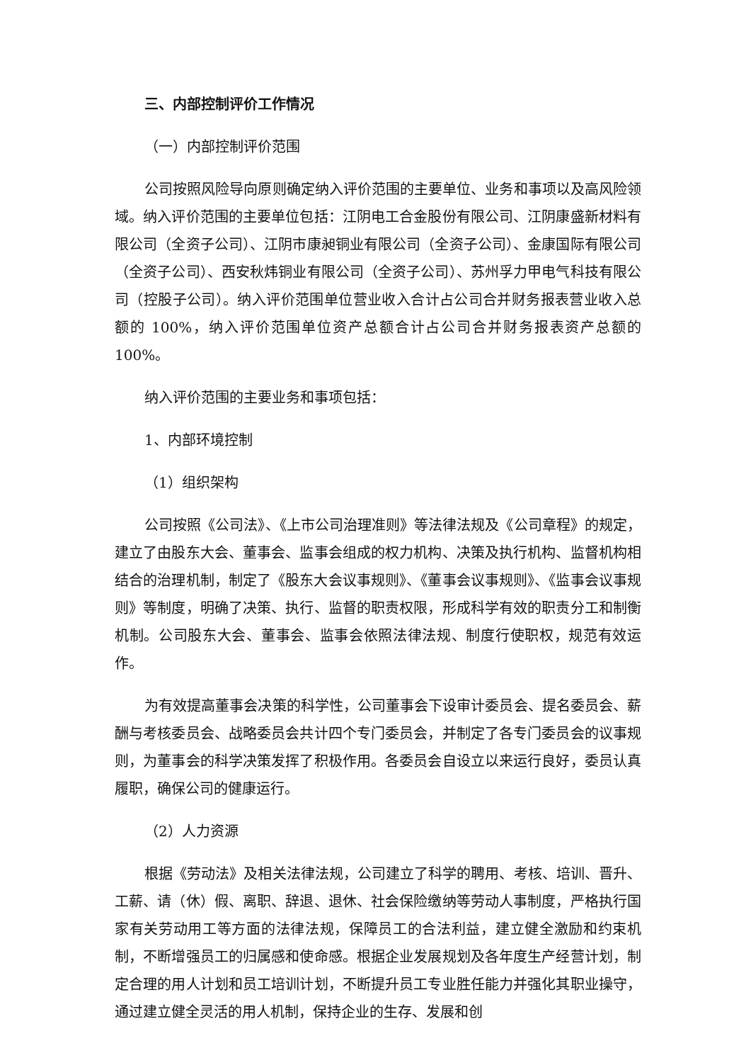三、内部控制评价工作情况
（一）内部控制评价范围
公司按照风险导向原则确定纳入评价范围的主要单位、业务和事项以及高风险领域。纳入评价范围的主要单位包括：江阴电工合金股份有限公司、江阴康盛新材料有限公司（全资子公司）、江阴市康昶铜业有限公司（全资子公司）、金康国际有限公司（全资子公司）、西安秋炜铜业有限公司（全资子公司）、苏州孚力甲电气科技有限公司（控股子公司）。纳入评价范围单位营业收入合计占公司合并财务报表营业收入总额的 100%，纳入评价范围单位资产总额合计占公司合并财务报表资产总额的 100%。
纳入评价范围的主要业务和事项包括：
1、内部环境控制
（1）组织架构
公司按照《公司法》、《上市公司治理准则》等法律法规及《公司章程》的规定，建立了由股东大会、董事会、监事会组成的权力机构、决策及执行机构、监督机构相结合的治理机制，制定了《股东大会议事规则》、《董事会议事规则》、《监事会议事规则》等制度，明确了决策、执行、监督的职责权限，形成科学有效的职责分工和制衡机制。公司股东大会、董事会、监事会依照法律法规、制度行使职权，规范有效运作。
为有效提高董事会决策的科学性，公司董事会下设审计委员会、提名委员会、薪酬与考核委员会、战略委员会共计四个专门委员会，并制定了各专门委员会的议事规则，为董事会的科学决策发挥了积极作用。各委员会自设立以来运行良好，委员认真履职，确保公司的健康运行。
（2）人力资源
根据《劳动法》及相关法律法规，公司建立了科学的聘用、考核、培训、晋升、工薪、请（休）假、离职、辞退、退休、社会保险缴纳等劳动人事制度，严格执行国家有关劳动用工等方面的法律法规，保障员工的合法利益，建立健全激励和约束机制，不断增强员工的归属感和使命感。根据企业发展规划及各年度生产经营计划，制定合理的用人计划和员工培训计划，不断提升员工专业胜任能力并强化其职业操守，通过建立健全灵活的用人机制，保持企业的生存、发展和创